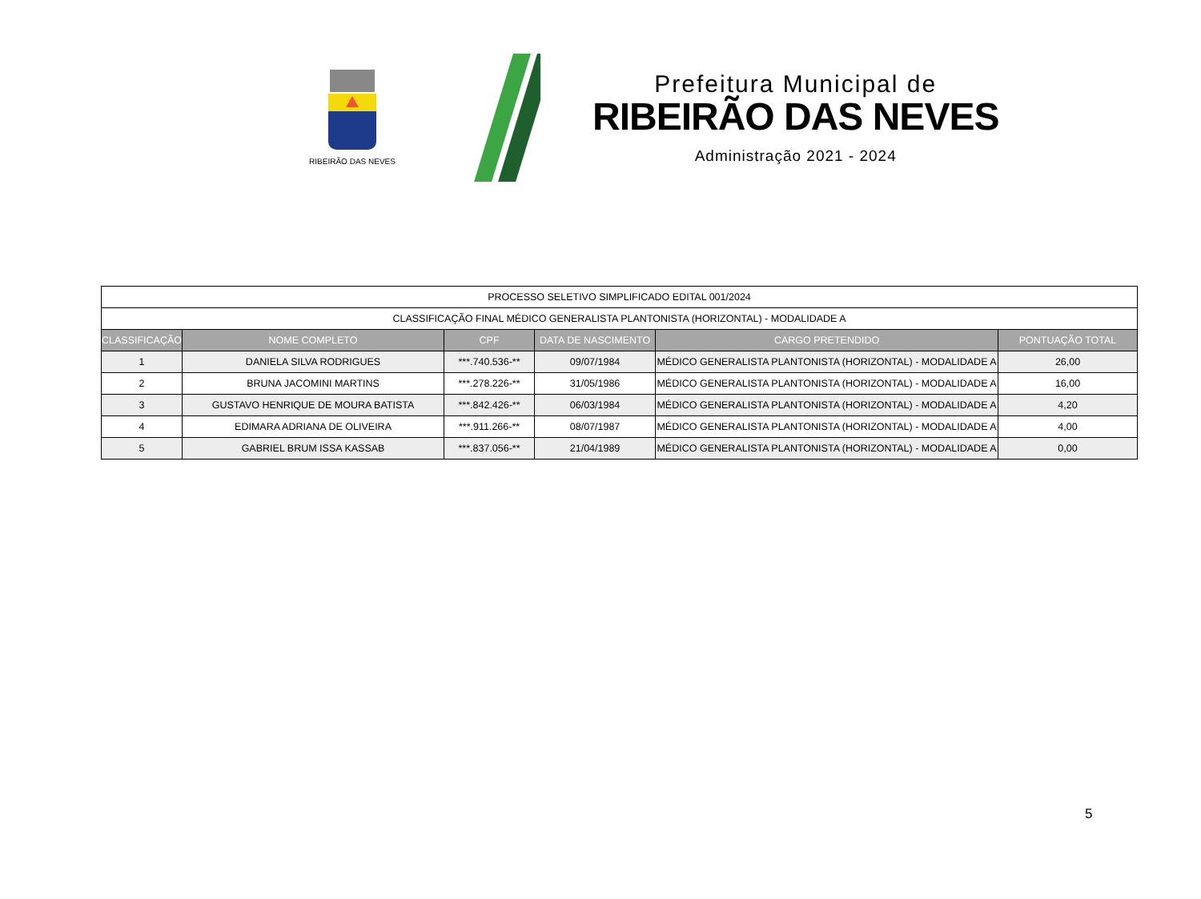RIBEIRÃO DAS NEVES
Prefeitura Municipal de
RIBEIRÃO DAS NEVES
Administração 2021 - 2024
| PROCESSO SELETIVO SIMPLIFICADO EDITAL 001/2024 | | | | | |
| CLASSIFICAÇÃO FINAL MÉDICO GENERALISTA PLANTONISTA (HORIZONTAL) - MODALIDADE A | | | | | |
| CLASSIFICAÇÃO | NOME COMPLETO | CPF | DATA DE NASCIMENTO | CARGO PRETENDIDO | PONTUAÇÃO TOTAL |
| 1 | DANIELA SILVA RODRIGUES | ***.740.536-** | 09/07/1984 | MÉDICO GENERALISTA PLANTONISTA (HORIZONTAL) - MODALIDADE A | 26,00 |
| 2 | BRUNA JACOMINI MARTINS | ***.278.226-** | 31/05/1986 | MÉDICO GENERALISTA PLANTONISTA (HORIZONTAL) - MODALIDADE A | 16,00 |
| 3 | GUSTAVO HENRIQUE DE MOURA BATISTA | ***.842.426-** | 06/03/1984 | MÉDICO GENERALISTA PLANTONISTA (HORIZONTAL) - MODALIDADE A | 4,20 |
| 4 | EDIMARA ADRIANA DE OLIVEIRA | ***.911.266-** | 08/07/1987 | MÉDICO GENERALISTA PLANTONISTA (HORIZONTAL) - MODALIDADE A | 4,00 |
| 5 | GABRIEL BRUM ISSA KASSAB | ***.837.056-** | 21/04/1989 | MÉDICO GENERALISTA PLANTONISTA (HORIZONTAL) - MODALIDADE A | 0,00 |
5